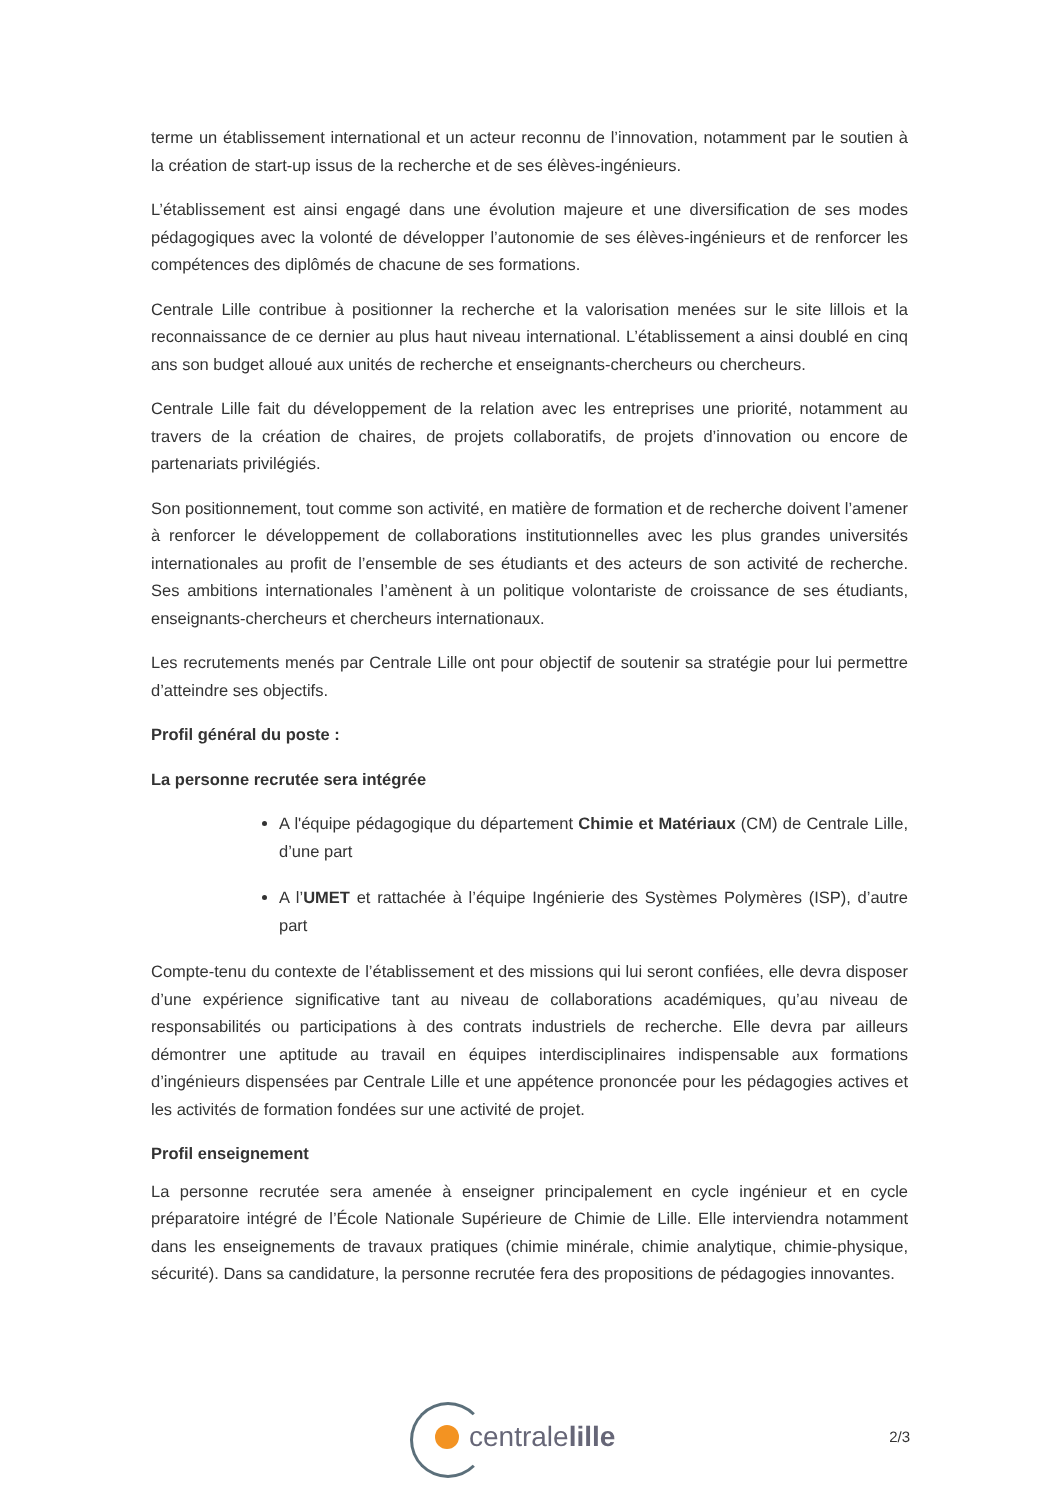terme un établissement international et un acteur reconnu de l’innovation, notamment par le soutien à la création de start-up issus de la recherche et de ses élèves-ingénieurs.
L’établissement est ainsi engagé dans une évolution majeure et une diversification de ses modes pédagogiques avec la volonté de développer l’autonomie de ses élèves-ingénieurs et de renforcer les compétences des diplômés de chacune de ses formations.
Centrale Lille contribue à positionner la recherche et la valorisation menées sur le site lillois et la reconnaissance de ce dernier au plus haut niveau international. L’établissement a ainsi doublé en cinq ans son budget alloué aux unités de recherche et enseignants-chercheurs ou chercheurs.
Centrale Lille fait du développement de la relation avec les entreprises une priorité, notamment au travers de la création de chaires, de projets collaboratifs, de projets d’innovation ou encore de partenariats privilégiés.
Son positionnement, tout comme son activité, en matière de formation et de recherche doivent l’amener à renforcer le développement de collaborations institutionnelles avec les plus grandes universités internationales au profit de l’ensemble de ses étudiants et des acteurs de son activité de recherche. Ses ambitions internationales l’amènent à un politique volontariste de croissance de ses étudiants, enseignants-chercheurs et chercheurs internationaux.
Les recrutements menés par Centrale Lille ont pour objectif de soutenir sa stratégie pour lui permettre d’atteindre ses objectifs.
Profil général du poste :
La personne recrutée sera intégrée
A l'équipe pédagogique du département Chimie et Matériaux (CM) de Centrale Lille, d’une part
A l’UMET et rattachée à l’équipe Ingénierie des Systèmes Polymères (ISP), d’autre part
Compte-tenu du contexte de l’établissement et des missions qui lui seront confiées, elle devra disposer d’une expérience significative tant au niveau de collaborations académiques, qu’au niveau de responsabilités ou participations à des contrats industriels de recherche. Elle devra par ailleurs démontrer une aptitude au travail en équipes interdisciplinaires indispensable aux formations d’ingénieurs dispensées par Centrale Lille et une appétence prononcée pour les pédagogies actives et les activités de formation fondées sur une activité de projet.
Profil enseignement
La personne recrutée sera amenée à enseigner principalement en cycle ingénieur et en cycle préparatoire intégré de l’École Nationale Supérieure de Chimie de Lille. Elle interviendra notamment dans les enseignements de travaux pratiques (chimie minérale, chimie analytique, chimie-physique, sécurité). Dans sa candidature, la personne recrutée fera des propositions de pédagogies innovantes.
centralelille
2/3